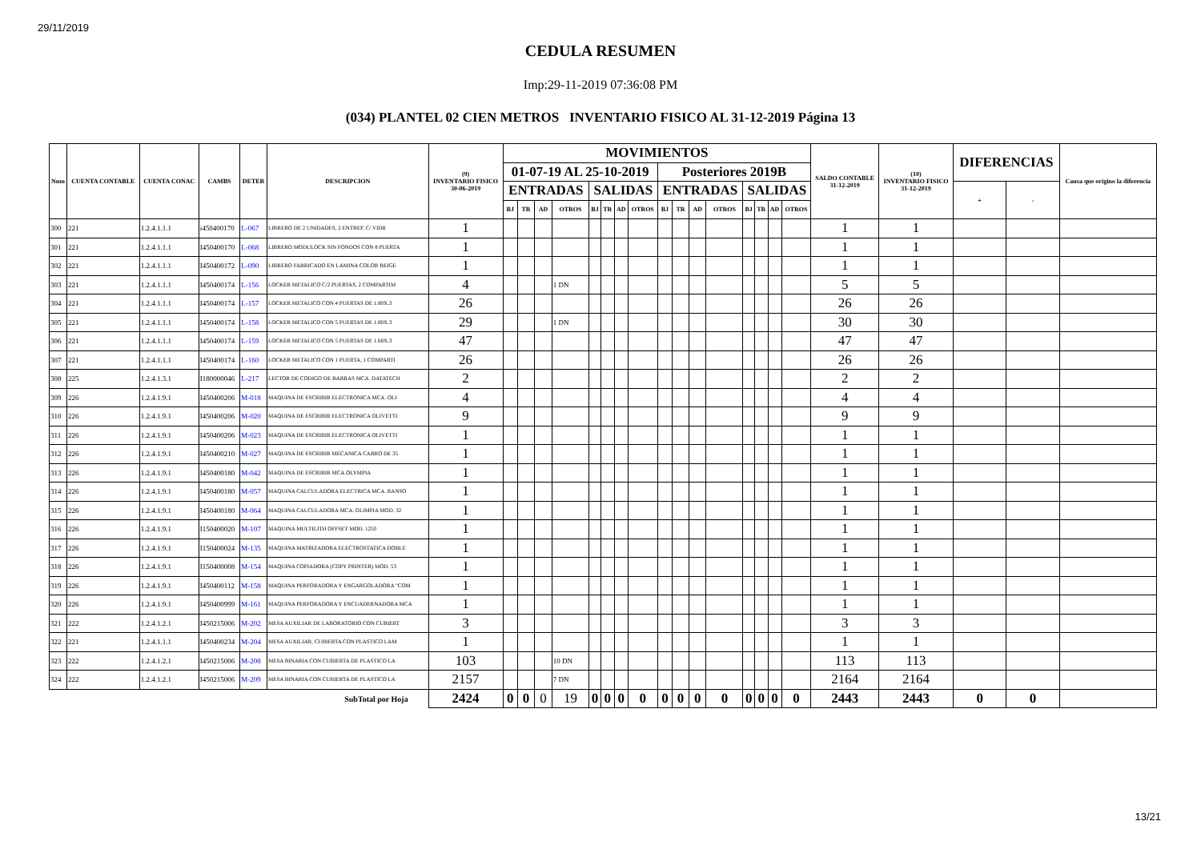29/11/2019
CEDULA RESUMEN
Imp:29-11-2019 07:36:08 PM
(034) PLANTEL 02 CIEN METROS INVENTARIO FISICO AL 31-12-2019 Página 13
| Num | CUENTA CONTABLE | CUENTA CONAC | CAMBS | DETER | DESCRIPCION | (9) INVENTARIO FISICO 30-06-2019 | MOVIMIENTOS | | | | | | | | | | | | | | | | SALDO CONTABLE 31-12-2019 | (10) INVENTARIO FISICO 31-12-2019 | DIFERENCIAS | | Causa que origino la diferencia |
| --- | --- | --- | --- | --- | --- | --- | --- | --- | --- | --- | --- | --- | --- | --- | --- | --- | --- | --- | --- | --- | --- | --- | --- | --- | --- | --- | --- |
| | | | | | | | 01-07-19 AL 25-10-2019 | | | | | | | | Posteriores 2019B | | | | | | | | | | | | |
| | | | | | | | ENTRADAS | | | | SALIDAS | | | | ENTRADAS | | | | SALIDAS | | | | | | + | - | |
| | | | | | | | BJ | TR | AD | OTROS | BJ | TR | AD | OTROS | BJ | TR | AD | OTROS | BJ | TR | AD | OTROS | | | | | |
| 300 | 221 | 1.2.4.1.1.1 | i450400170 | L-067 | LIBRERO DE 2 UNIDADES, 2 ENTREP. C/ VIDR | 1 | | | | | | | | | | | | | | | | | 1 | 1 | | | |
| 301 | 221 | 1.2.4.1.1.1 | I450400170 | L-068 | LIBRERO MODULOCK SIN FONDOS CON 8 PUERTA | 1 | | | | | | | | | | | | | | | | | 1 | 1 | | | |
| 302 | 221 | 1.2.4.1.1.1 | I450400172 | L-090 | LIBRERO FABRICADO EN LAMINA COLOR BEIGE | 1 | | | | | | | | | | | | | | | | | 1 | 1 | | | |
| 303 | 221 | 1.2.4.1.1.1 | I450400174 | L-156 | LOCKER METALICO C/2 PUERTAS, 2 COMPARTIM | 4 | | | | 1 DN | | | | | | | | | | | | | 5 | 5 | | | |
| 304 | 221 | 1.2.4.1.1.1 | I450400174 | L-157 | LOCKER METALICO CON 4 PUERTAS DE 1.80X.3 | 26 | | | | | | | | | | | | | | | | | 26 | 26 | | | |
| 305 | 221 | 1.2.4.1.1.1 | I450400174 | L-158 | LOCKER METALICO CON 5 PUERTAS DE 1.80X.3 | 29 | | | | 1 DN | | | | | | | | | | | | | 30 | 30 | | | |
| 306 | 221 | 1.2.4.1.1.1 | I450400174 | L-159 | LOCKER METALICO CON 5 PUERTAS DE 1.68X.3 | 47 | | | | | | | | | | | | | | | | | 47 | 47 | | | |
| 307 | 221 | 1.2.4.1.1.1 | I450400174 | L-160 | LOCKER METALICO CON 1 PUERTA, 1 COMPARTI | 26 | | | | | | | | | | | | | | | | | 26 | 26 | | | |
| 308 | 225 | 1.2.4.1.3.1 | I180000046 | L-217 | LECTOR DE CODIGO DE BARRAS MCA. DATATECH | 2 | | | | | | | | | | | | | | | | | 2 | 2 | | | |
| 309 | 226 | 1.2.4.1.9.1 | I450400206 | M-018 | MAQUINA DE ESCRIBIR ELECTRONICA MCA. OLI | 4 | | | | | | | | | | | | | | | | | 4 | 4 | | | |
| 310 | 226 | 1.2.4.1.9.1 | I450400206 | M-020 | MAQUINA DE ESCRIBIR ELECTRONICA OLIVETTI | 9 | | | | | | | | | | | | | | | | | 9 | 9 | | | |
| 311 | 226 | 1.2.4.1.9.1 | I450400206 | M-023 | MAQUINA DE ESCRIBIR ELECTRONICA OLIVETTI | 1 | | | | | | | | | | | | | | | | | 1 | 1 | | | |
| 312 | 226 | 1.2.4.1.9.1 | I450400210 | M-027 | MAQUINA DE ESCRIBIR MECANICA CARRO DE 35 | 1 | | | | | | | | | | | | | | | | | 1 | 1 | | | |
| 313 | 226 | 1.2.4.1.9.1 | I450400180 | M-042 | MAQUINA DE ESCRIBIR MCA.OLYMPIA | 1 | | | | | | | | | | | | | | | | | 1 | 1 | | | |
| 314 | 226 | 1.2.4.1.9.1 | I450400180 | M-057 | MAQUINA CALCULADORA ELECTRICA MCA. RANSO | 1 | | | | | | | | | | | | | | | | | 1 | 1 | | | |
| 315 | 226 | 1.2.4.1.9.1 | I450400180 | M-064 | MAQUINA CALCULADORA MCA. OLIMPIA MOD. 32 | 1 | | | | | | | | | | | | | | | | | 1 | 1 | | | |
| 316 | 226 | 1.2.4.1.9.1 | I150400020 | M-107 | MAQUINA MULTILITH OFFSET MOD. 1250 | 1 | | | | | | | | | | | | | | | | | 1 | 1 | | | |
| 317 | 226 | 1.2.4.1.9.1 | I150400024 | M-135 | MAQUINA MATRIZADORA ELECTROSTATICA DOBLE | 1 | | | | | | | | | | | | | | | | | 1 | 1 | | | |
| 318 | 226 | 1.2.4.1.9.1 | I150400008 | M-154 | MAQUINA COPIADORA (COPY PRINTER) MOD. 53 | 1 | | | | | | | | | | | | | | | | | 1 | 1 | | | |
| 319 | 226 | 1.2.4.1.9.1 | I450400112 | M-158 | MAQUINA PERFORADORA Y ENGARGOLADORA "COM | 1 | | | | | | | | | | | | | | | | | 1 | 1 | | | |
| 320 | 226 | 1.2.4.1.9.1 | I450400999 | M-161 | MAQUINA PERFORADORA Y ENCUADERNADORA MCA | 1 | | | | | | | | | | | | | | | | | 1 | 1 | | | |
| 321 | 222 | 1.2.4.1.2.1 | I450215006 | M-202 | MESA AUXILIAR DE LABORATORIO CON CUBIERT | 3 | | | | | | | | | | | | | | | | | 3 | 3 | | | |
| 322 | 221 | 1.2.4.1.1.1 | I450400234 | M-204 | MESA AUXILIAR, CUBIERTA CON PLASTICO LAM | 1 | | | | | | | | | | | | | | | | | 1 | 1 | | | |
| 323 | 222 | 1.2.4.1.2.1 | I450215006 | M-208 | MESA BINARIA CON CUBIERTA DE PLASTICO LA | 103 | | | | 10 DN | | | | | | | | | | | | | 113 | 113 | | | |
| 324 | 222 | 1.2.4.1.2.1 | I450215006 | M-209 | MESA BINARIA CON CUBIERTA DE PLASTICO LA | 2157 | | | | 7 DN | | | | | | | | | | | | | 2164 | 2164 | | | |
| SubTotal por Hoja | | | | | | 2424 | 0 | 0 | 0 | 19 | 0 | 0 | 0 | 0 | 0 | 0 | 0 | 0 | 0 | 0 | 0 | 0 | 2443 | 2443 | 0 | 0 | |
13/21